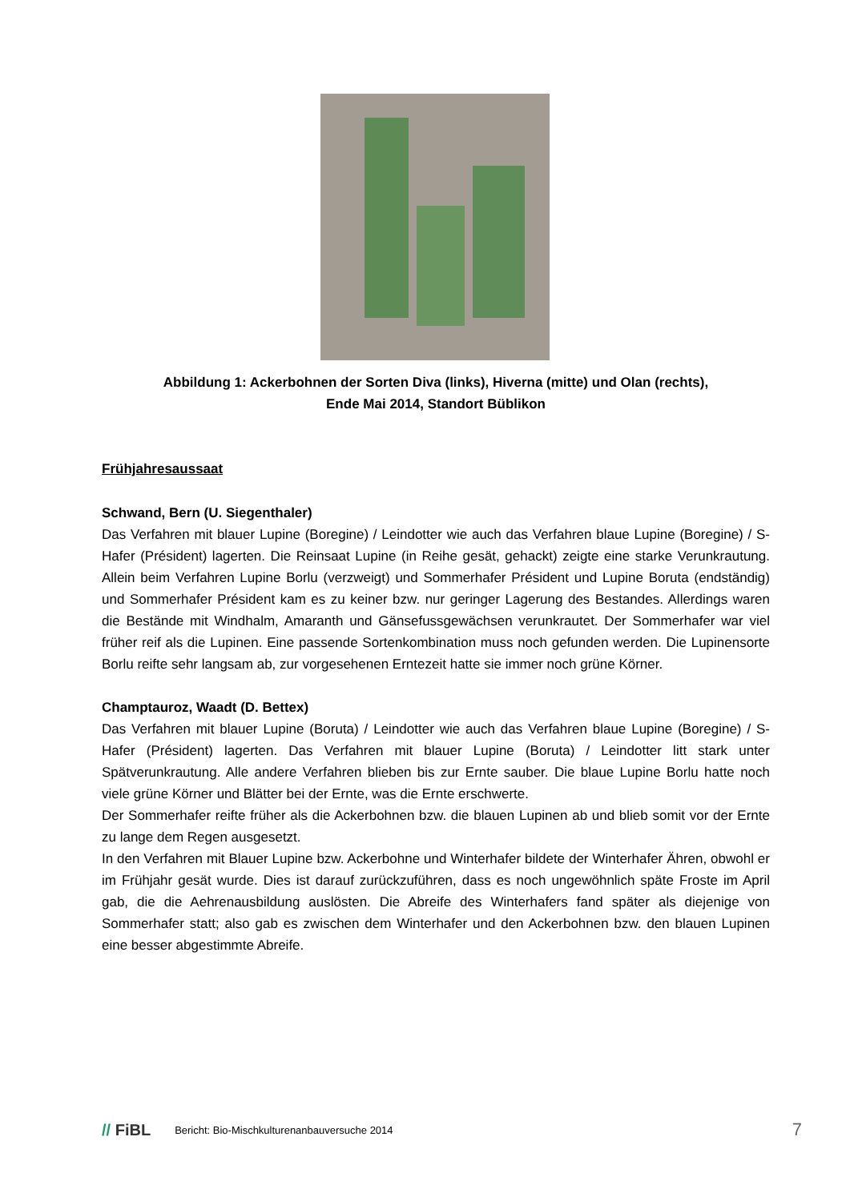Abbildung 1: Ackerbohnen der Sorten Diva (links), Hiverna (mitte) und Olan (rechts),
Ende Mai 2014, Standort Büblikon
Frühjahresaussaat
Schwand, Bern (U. Siegenthaler)
Das Verfahren mit blauer Lupine (Boregine) / Leindotter wie auch das Verfahren blaue Lupine (Boregine) / S-Hafer (Président) lagerten. Die Reinsaat Lupine (in Reihe gesät, gehackt) zeigte eine starke Verunkrautung. Allein beim Verfahren Lupine Borlu (verzweigt) und Sommerhafer Président und Lupine Boruta (endständig) und Sommerhafer Président kam es zu keiner bzw. nur geringer Lagerung des Bestandes. Allerdings waren die Bestände mit Windhalm, Amaranth und Gänsefussgewächsen verunkrautet. Der Sommerhafer war viel früher reif als die Lupinen. Eine passende Sortenkombination muss noch gefunden werden. Die Lupinensorte Borlu reifte sehr langsam ab, zur vorgesehenen Erntezeit hatte sie immer noch grüne Körner.
Champtauroz, Waadt (D. Bettex)
Das Verfahren mit blauer Lupine (Boruta) / Leindotter wie auch das Verfahren blaue Lupine (Boregine) / S-Hafer (Président) lagerten. Das Verfahren mit blauer Lupine (Boruta) / Leindotter litt stark unter Spätverunkrautung. Alle andere Verfahren blieben bis zur Ernte sauber. Die blaue Lupine Borlu hatte noch viele grüne Körner und Blätter bei der Ernte, was die Ernte erschwerte.
Der Sommerhafer reifte früher als die Ackerbohnen bzw. die blauen Lupinen ab und blieb somit vor der Ernte zu lange dem Regen ausgesetzt.
In den Verfahren mit Blauer Lupine bzw. Ackerbohne und Winterhafer bildete der Winterhafer Ähren, obwohl er im Frühjahr gesät wurde. Dies ist darauf zurückzuführen, dass es noch ungewöhnlich späte Froste im April gab, die die Aehrenausbildung auslösten. Die Abreife des Winterhafers fand später als diejenige von Sommerhafer statt; also gab es zwischen dem Winterhafer und den Ackerbohnen bzw. den blauen Lupinen eine besser abgestimmte Abreife.
// FiBL Bericht: Bio-Mischkulturenanbauversuche 2014 7